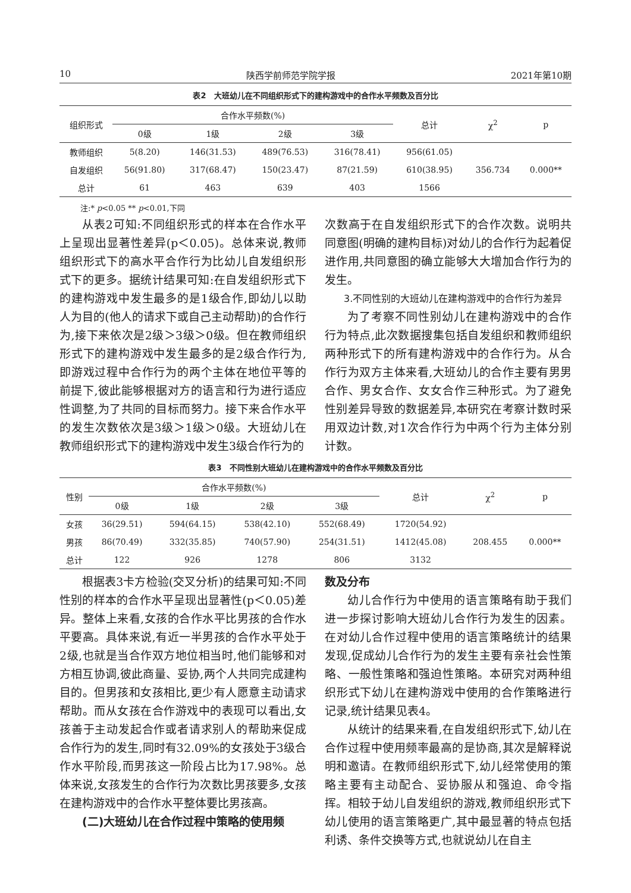10 陕西学前师范学院学报 2021年第10期
表2　大班幼儿在不同组织形式下的建构游戏中的合作水平频数及百分比
| 组织形式 | 合作水平频数(%) | | | | 总计 | χ<sup>2</sup> | p |
| --- | --- | --- | --- | --- | --- | --- | --- |
| | 0级 | 1级 | 2级 | 3级 | | | |
| 教师组织 | 5(8.20) | 146(31.53) | 489(76.53) | 316(78.41) | 956(61.05) | | |
| 自发组织 | 56(91.80) | 317(68.47) | 150(23.47) | 87(21.59) | 610(38.95) | 356.734 | 0.000** |
| 总计 | 61 | 463 | 639 | 403 | 1566 | | |
注:* p<0.05 ** p<0.01,下同
从表2可知:不同组织形式的样本在合作水平上呈现出显著性差异(p＜0.05)。总体来说,教师组织形式下的高水平合作行为比幼儿自发组织形式下的更多。据统计结果可知:在自发组织形式下的建构游戏中发生最多的是1级合作,即幼儿以助人为目的(他人的请求下或自己主动帮助)的合作行为,接下来依次是2级＞3级＞0级。但在教师组织形式下的建构游戏中发生最多的是2级合作行为,即游戏过程中合作行为的两个主体在地位平等的前提下,彼此能够根据对方的语言和行为进行适应性调整,为了共同的目标而努力。接下来合作水平的发生次数依次是3级＞1级＞0级。大班幼儿在教师组织形式下的建构游戏中发生3级合作行为的
次数高于在自发组织形式下的合作次数。说明共同意图(明确的建构目标)对幼儿的合作行为起着促进作用,共同意图的确立能够大大增加合作行为的发生。
3.不同性别的大班幼儿在建构游戏中的合作行为差异
为了考察不同性别幼儿在建构游戏中的合作行为特点,此次数据搜集包括自发组织和教师组织两种形式下的所有建构游戏中的合作行为。从合作行为双方主体来看,大班幼儿的合作主要有男男合作、男女合作、女女合作三种形式。为了避免性别差异导致的数据差异,本研究在考察计数时采用双边计数,对1次合作行为中两个行为主体分别计数。
表3　不同性别大班幼儿在建构游戏中的合作水平频数及百分比
| 性别 | 合作水平频数(%) | | | | 总计 | χ<sup>2</sup> | p |
| --- | --- | --- | --- | --- | --- | --- | --- |
| | 0级 | 1级 | 2级 | 3级 | | | |
| 女孩 | 36(29.51) | 594(64.15) | 538(42.10) | 552(68.49) | 1720(54.92) | | |
| 男孩 | 86(70.49) | 332(35.85) | 740(57.90) | 254(31.51) | 1412(45.08) | 208.455 | 0.000** |
| 总计 | 122 | 926 | 1278 | 806 | 3132 | | |
根据表3卡方检验(交叉分析)的结果可知:不同性别的样本的合作水平呈现出显著性(p＜0.05)差异。整体上来看,女孩的合作水平比男孩的合作水平要高。具体来说,有近一半男孩的合作水平处于2级,也就是当合作双方地位相当时,他们能够和对方相互协调,彼此商量、妥协,两个人共同完成建构目的。但男孩和女孩相比,更少有人愿意主动请求帮助。而从女孩在合作游戏中的表现可以看出,女孩善于主动发起合作或者请求别人的帮助来促成合作行为的发生,同时有32.09%的女孩处于3级合作水平阶段,而男孩这一阶段占比为17.98%。总体来说,女孩发生的合作行为次数比男孩要多,女孩在建构游戏中的合作水平整体要比男孩高。
(二)大班幼儿在合作过程中策略的使用频
数及分布
幼儿合作行为中使用的语言策略有助于我们进一步探讨影响大班幼儿合作行为发生的因素。在对幼儿合作过程中使用的语言策略统计的结果发现,促成幼儿合作行为的发生主要有亲社会性策略、一般性策略和强迫性策略。本研究对两种组织形式下幼儿在建构游戏中使用的合作策略进行记录,统计结果见表4。
从统计的结果来看,在自发组织形式下,幼儿在合作过程中使用频率最高的是协商,其次是解释说明和邀请。在教师组织形式下,幼儿经常使用的策略主要有主动配合、妥协服从和强迫、命令指挥。相较于幼儿自发组织的游戏,教师组织形式下幼儿使用的语言策略更广,其中最显著的特点包括利诱、条件交换等方式,也就说幼儿在自主